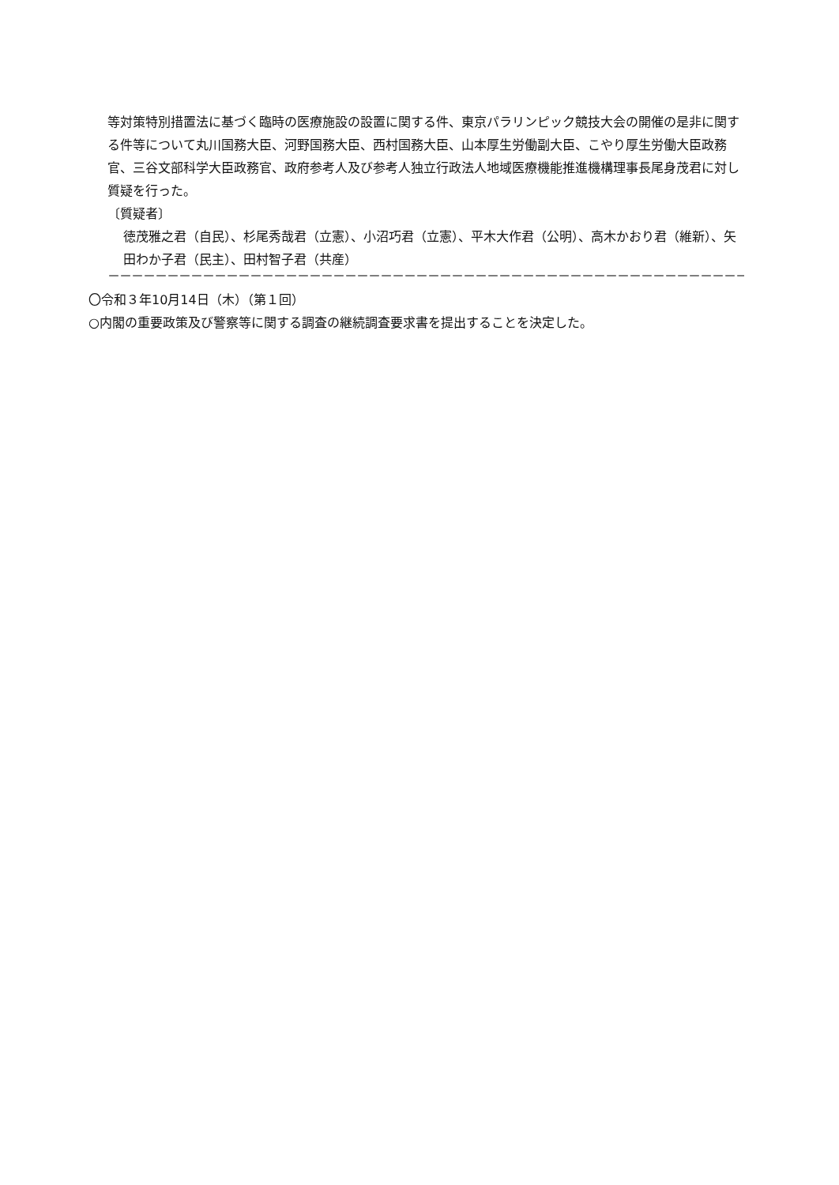等対策特別措置法に基づく臨時の医療施設の設置に関する件、東京パラリンピック競技大会の開催の是非に関する件等について丸川国務大臣、河野国務大臣、西村国務大臣、山本厚生労働副大臣、こやり厚生労働大臣政務官、三谷文部科学大臣政務官、政府参考人及び参考人独立行政法人地域医療機能推進機構理事長尾身茂君に対し質疑を行った。
〔質疑者〕
徳茂雅之君（自民）、杉尾秀哉君（立憲）、小沼巧君（立憲）、平木大作君（公明）、高木かおり君（維新）、矢田わか子君（民主）、田村智子君（共産）
－－－－－－－－－－－－－－－－－－－－－－－－－－－－－－－－－－－－－－－－－－－－－－－－－－－－－－－－－－－－－－－－－－－－－－－－－－－－－－－－－－－－－
〇令和３年10月14日（木）（第１回）
○内閣の重要政策及び警察等に関する調査の継続調査要求書を提出することを決定した。